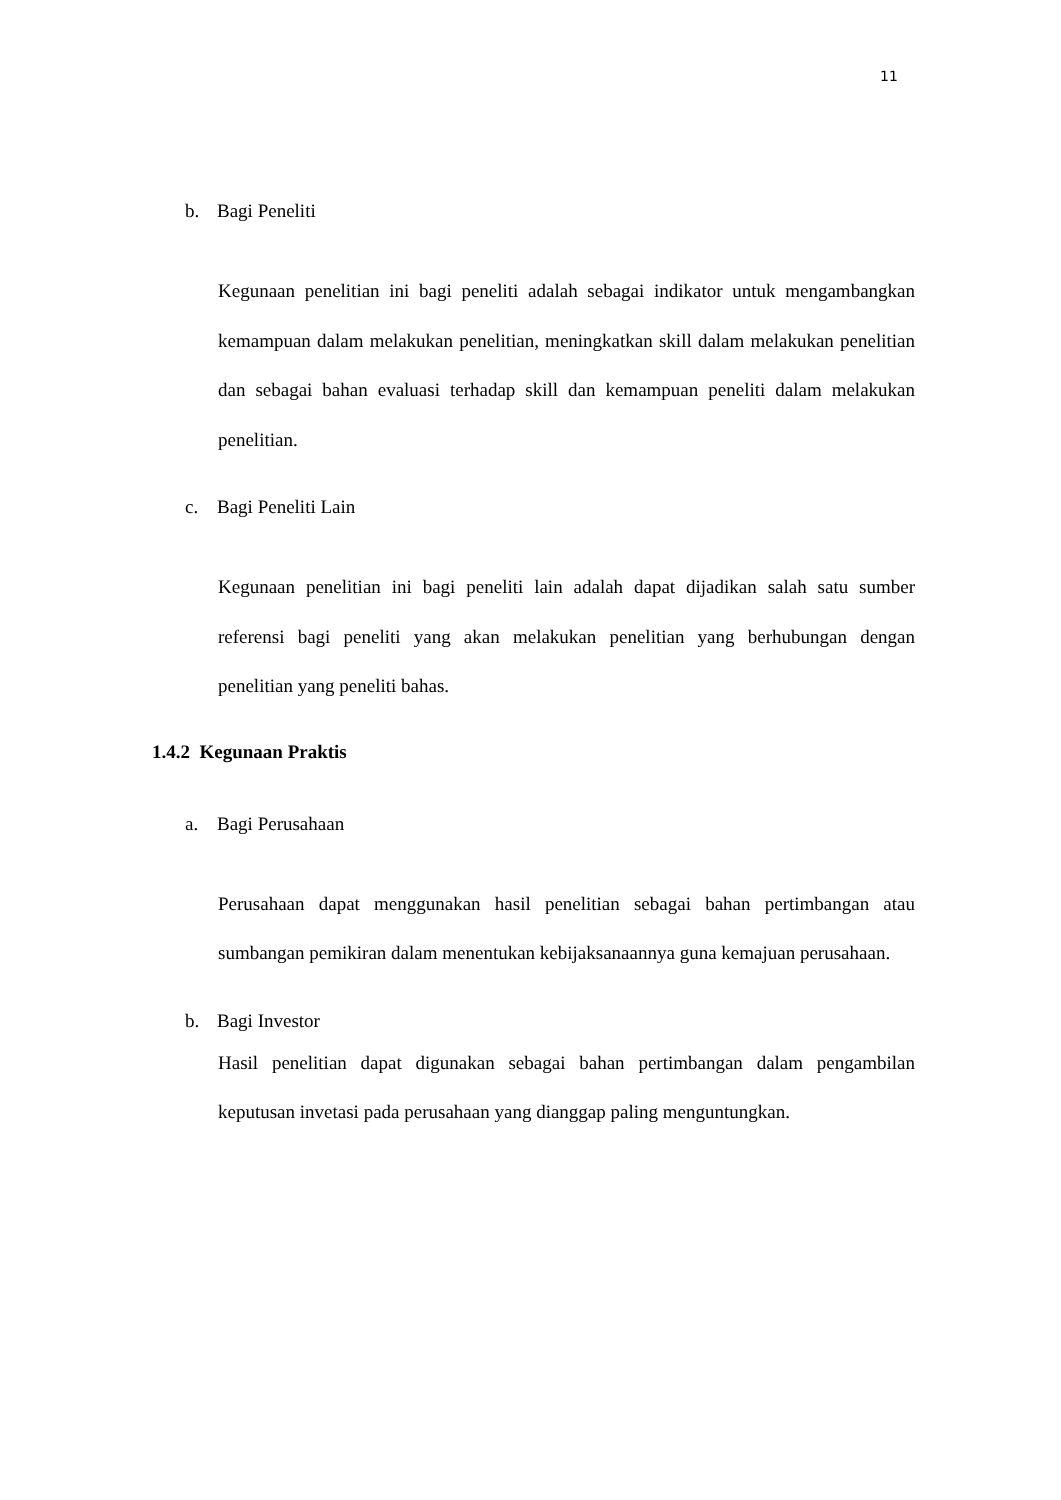11
b. Bagi Peneliti
Kegunaan penelitian ini bagi peneliti adalah sebagai indikator untuk mengambangkan kemampuan dalam melakukan penelitian, meningkatkan skill dalam melakukan penelitian dan sebagai bahan evaluasi terhadap skill dan kemampuan peneliti dalam melakukan penelitian.
c. Bagi Peneliti Lain
Kegunaan penelitian ini bagi peneliti lain adalah dapat dijadikan salah satu sumber referensi bagi peneliti yang akan melakukan penelitian yang berhubungan dengan penelitian yang peneliti bahas.
1.4.2 Kegunaan Praktis
a. Bagi Perusahaan
Perusahaan dapat menggunakan hasil penelitian sebagai bahan pertimbangan atau sumbangan pemikiran dalam menentukan kebijaksanaannya guna kemajuan perusahaan.
b. Bagi Investor
Hasil penelitian dapat digunakan sebagai bahan pertimbangan dalam pengambilan keputusan invetasi pada perusahaan yang dianggap paling menguntungkan.